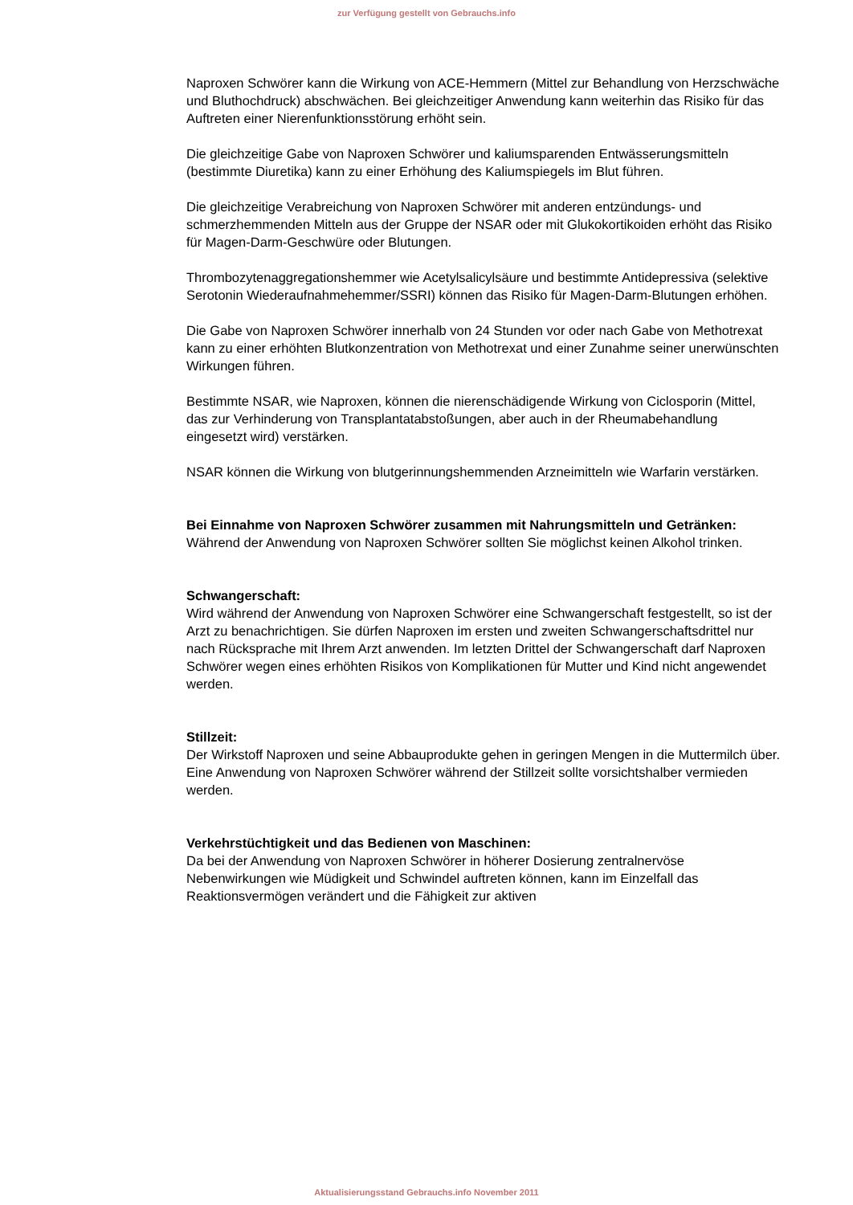zur Verfügung gestellt von Gebrauchs.info
Naproxen Schwörer kann die Wirkung von ACE-Hemmern (Mittel zur Behandlung von Herzschwäche und Bluthochdruck) abschwächen. Bei gleichzeitiger Anwendung kann weiterhin das Risiko für das Auftreten einer Nierenfunktionsstörung erhöht sein.
Die gleichzeitige Gabe von Naproxen Schwörer und kaliumsparenden Entwässerungsmitteln (bestimmte Diuretika) kann zu einer Erhöhung des Kaliumspiegels im Blut führen.
Die gleichzeitige Verabreichung von Naproxen Schwörer mit anderen entzündungs- und schmerzhemmenden Mitteln aus der Gruppe der NSAR oder mit Glukokortikoiden erhöht das Risiko für Magen-Darm-Geschwüre oder Blutungen.
Thrombozytenaggregationshemmer wie Acetylsalicylsäure und bestimmte Antidepressiva (selektive Serotonin Wiederaufnahmehemmer/SSRI) können das Risiko für Magen-Darm-Blutungen erhöhen.
Die Gabe von Naproxen Schwörer innerhalb von 24 Stunden vor oder nach Gabe von Methotrexat kann zu einer erhöhten Blutkonzentration von Methotrexat und einer Zunahme seiner unerwünschten Wirkungen führen.
Bestimmte NSAR, wie Naproxen, können die nierenschädigende Wirkung von Ciclosporin (Mittel, das zur Verhinderung von Transplantatabstoßungen, aber auch in der Rheumabehandlung eingesetzt wird) verstärken.
NSAR können die Wirkung von blutgerinnungshemmenden Arzneimitteln wie Warfarin verstärken.
Bei Einnahme von Naproxen Schwörer zusammen mit Nahrungsmitteln und Getränken:
Während der Anwendung von Naproxen Schwörer sollten Sie möglichst keinen Alkohol trinken.
Schwangerschaft:
Wird während der Anwendung von Naproxen Schwörer eine Schwangerschaft festgestellt, so ist der Arzt zu benachrichtigen. Sie dürfen Naproxen im ersten und zweiten Schwangerschaftsdrittel nur nach Rücksprache mit Ihrem Arzt anwenden. Im letzten Drittel der Schwangerschaft darf Naproxen Schwörer wegen eines erhöhten Risikos von Komplikationen für Mutter und Kind nicht angewendet werden.
Stillzeit:
Der Wirkstoff Naproxen und seine Abbauprodukte gehen in geringen Mengen in die Muttermilch über. Eine Anwendung von Naproxen Schwörer während der Stillzeit sollte vorsichtshalber vermieden werden.
Verkehrstüchtigkeit und das Bedienen von Maschinen:
Da bei der Anwendung von Naproxen Schwörer in höherer Dosierung zentralnervöse Nebenwirkungen wie Müdigkeit und Schwindel auftreten können, kann im Einzelfall das Reaktionsvermögen verändert und die Fähigkeit zur aktiven
Aktualisierungsstand Gebrauchs.info November 2011